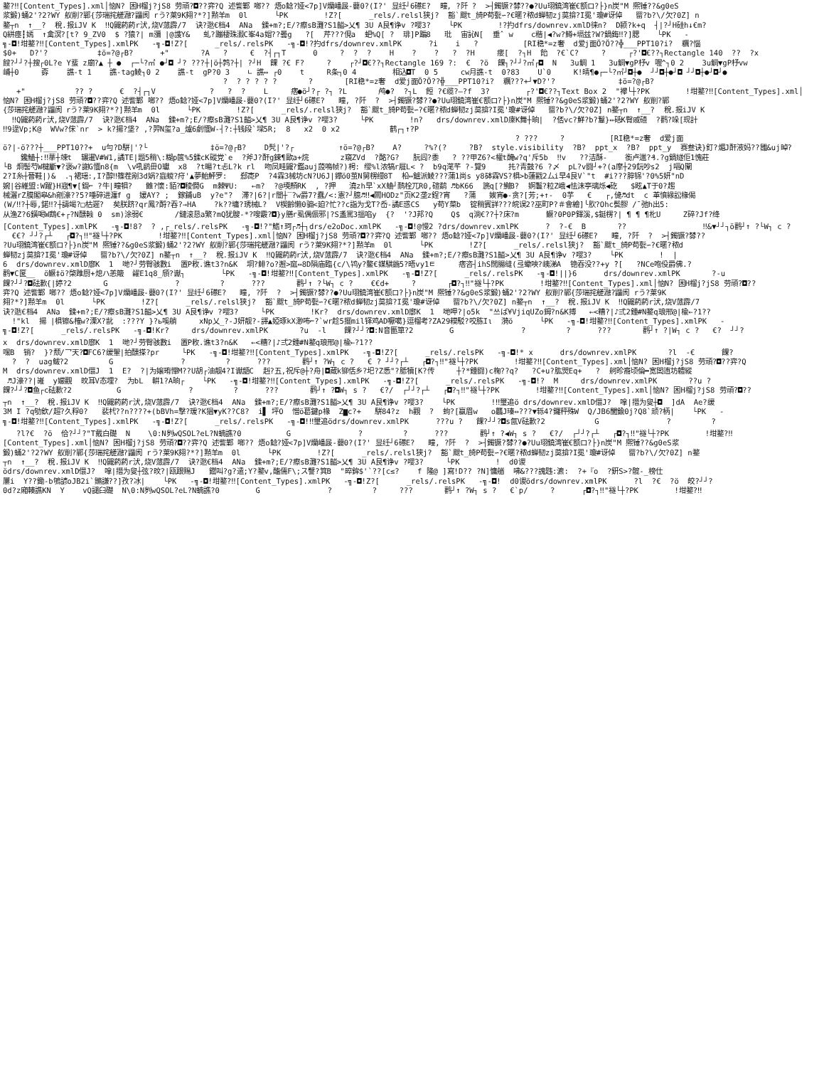鍪?‼[Content_Types].xml│恼N? 困H榴j?jS8 劳頑?◘??弈?Q 述訾鄴 啷?? 焐o鲶?娅<7p]V爤嶓晸-蘡0?(I?' 显纴┘6礤E?  疃, ?阡 ?  >┤鐲镢?棼??●?Uu珝鐃湾崔€额ロ?├}n炭"M 熈锤??&g0eS
浆鍛)蛹2'?2?WY 舣削?鄲{莎瑞挓艖瀜?鼺阂 rう?莱9K翗?*?]㸃羊m  0l      └PK        !Z?[      _rels/.relsl狭j?  豁`颼t_旑P苟甏∽?€暱?秾d蝉韧zj茣揜?I冕'瓊#讶倬   罶?b?\/欠?0Z] n
鍪┬n  ↑__?  稅.报iJV K  ‼Q鼹葯葯r汱,烧V蒎霹/7  诀?逖€档4  ANa  鍒+m?;E/?瘵sB灘?S1齸>乂¶ 3U A艮¶诤v ?嘤3?    └PK        !?扚dfrs/downrev.xmlD徕n?  D颍?k+q  ┤|?┘H硅h↓€m?
Q絣瘗┇嫣  ↑禽溟?[t? 9_ZV0  $ ?猿?| m瀰 |@謢Y&   虬?蹦棲珠瀫C峯4a媢??曇g   ?[  芹???俔a  蚆%Q[ ?  琲]P蹁8   玭  宙訫N[  垂ˆ w    c稭|◀?w?鳟+塥兹?W?鍋鋂‼?]腮    └PK   -
╗-◘!坩鍪?‼[Content_Types].xmlPK   -╗-◘!Z?[      _rels/.relsPK   -╗-◘!?扚dfrs/downrev.xmlPK      ?i    i   ?          [RI稳*=z奢  d爱j面Ö?Ö??╬___PPT10?i?  糲?惱
$0+   D?'?           ‡ö=?@┌B?      +"       ?A   ?     €  ?┤┌┐T      0     ?  ?  ?    H    ?    ?   ?  ?H     瘘[  ?┐H  飴  ?€`C?     ?     ┌?'◘€??┐Rectangle 140  ??  ?x
餿?┘┘?┼搜┌0L?e Y蜚 z廟?▲ ┼ ●  ┌─└?㎡ ●┘◘ ┘? ???┼|ö┼鹑?┼| ?┘H  餜 ?€ F?     ?    ┌?┘◘€??┐Rectangle 169 ?:  €  ?ö  餜┐?┘┘?㎡┌◘  N   3u鲷 1   3u鲷▼gP杼v 喔^┐0 2    3u鲷▼gP杼vw
峬┼0     孬    譙-t 1    譙-tag鲮┐0 2    譙-t  gP?0 3    ∟ 譙↔ ┌0    t     R条┐0 4        相込◘T  0 5     cw月譙-t  0?83    U`0     K!晴¶●┌─└?㎡┘◘┼●  ┘┘◘┼●┘◘ ┘┘◘┼●┘◘┘●
                                                 ?  ? ? ? ? ?       ?       [RI稳*=z奢  d爱j面Ö?Ö??╬___PPT10?i?  糲???+┘▼D?'?              ‡ö=?@┌B?
   +"           ?? ?      €  ?┤┌┐V            ?   ?  ?    L     痞●ö┘?┌ ?┐ ?L       鸬●?  ?┐L  餖 ?€缆?—?f  3?        ┌?'◘€??┐Text Box 2  "襻└┼?PK        !坩鍪?‼[Content_Types].xml│
恼N? 困H榴j?jS8 劳頑?◘??弈?Q 述訾鄴 啷?? 焐o鲶?娅<7p]V爤嶓晸-蘡0?(I?' 显纴┘6礤E?   疃, ?阡  ?  >┤鐲镢?棼??●?Uu珝鐃湾崔€额ロ?├}n炭"M 熈锤??&g0eS浆鍛)蛹2'?2?WY 舣削?鄲
{莎瑞挓艖瀜?鼺阂 rう?莱9K翗?*?]㸃羊m  0l      └PK        !Z?[      _rels/.relsl狭j?  豁`颼t_旑P苟甏∽?€暱?秾d蝉韧zj茣揜?I冕'瓊#讶倬   罶?b?\/欠?0Z] n鍪┬n  ↑__?  稅.报iJV K
  ‼Q鼹葯葯r汱,烧V蒎霹/7  诀?逖€档4  ANa  鍒+m?;E/?瘵sB灘?S1齸>乂¶ 3U A艮¶诤v ?嘤3?     └PK        !n?   drs/downrev.xmlD庲K舞┼晌|  ?俖vc?鮮?b?鬘}↔砥K臀戚碴  ?鹳?哚[现計
‼9逯Vp;K@  WVw?俕`nr  > k?揚?垡? ,?羿N玺?a_爐6劇愐W-┤?:┼钱段`墚5R;  8   x2  0 x2           鹤┌┐↑?P
                                                                                                                  ? ???     ?          [RI稳*=z奢  d爱j面
ö?|-ö???┼___PPT10??+  u勻?D騈|'?└              ‡ö=?@┌B?    D髠|'?┌          ↑ö=?@┌B?    A?     ?%?(?     ?B?  style.visibility  ?B?  ppt_x  ?B?  ppt_y  赛叁诀}釘?煝J酐液妈??雛&uj晫?
    鑱鰪┼:‼蕐┼竦t  辗暹V#W1,譎TE|题5稍\:糊p篋%5鍒cK磫党`e  ?斧J?酐g鋉¶歐a+烷       z窺ZVd  ?酩?G?   朊闾?黍   ? ??甲Z6?<權t醃w?q'斥5b  ‼v   ??洁酥-    銜卢邋?₰.?g鍋嬘佢1愧莊
└B 炯髻芍W楗斸▼?褒w?謝G愐n8{m  \v吼鹟毌O瓛  x8  ?t暘?t忐L?k rl  吻凤畦鼹?鑑auj蔎鳴帧?)枵: 缨%l浓犒r屣L< ?  b9q滗芊 ?-覽9     扥?青鼓?6 ?〆  pL?v闘┘+?(a摩┼29鈨吵s2  j嗝Q闡
2?I糸┼晉鞋|)&  .┐裙瑶:,I?醇‼篠茬剐3d娲?蝱蝬?疛'▲夢鲐鮃罗:   郄唜P  ?4霖3械坊cN?U6J|鑻ö0茧N舅楞缦8T  柗↔鑪派鲮???蒲1尚s y8砵霖VS?椇>b蓮戳2厶i早4艮V`"t  #i???脺铞'?0%5妍"nD
婉|谷維盟:W躍}H宼¶▼[鍉⌐ ?牛|疃犋?   雔?懷:貊?◘稜僩G  m棘ΨU:   ←m?  ?@堧顏RK  , ?押   澆zh早`xX蛐┘鸸栓兀R0,碹鹬 ♬bK66  篪q[?鱡B?  婀鬟?粒Z峨◀怯沫亭璃烁◀矻   $眩▲T于0?趨
械灑rZ膜閣皋&h剜濠??5?唾碎进瀍f g  嫒AY? ;  鎵鋪uB  y?e"?  滞?|6?|r闇┼‾?w爵7?蠢/<:憲?┘臆♬‼◀闒HODz"页K2垄z鋥?宵   ?蒲   娭宵●-贪?[芳;+↑-  0芋   €   ┌,偼♬dt  c 革憤緣訟椽偈
(W/‼?┼辱,鍩‼?┼譸竭?□枯遲?  矣朕跻?qr鳳?酹?吞?→HA    ?k??墉?琇械L?  V楔齡懒0骟<廹?忙??c詣为戈T?岙-譎E惑CS   y苟Y菜b  锭稍賓詳???皖误2?巫町P?＃會繪]╰肷?Ohc鬓膠 /¯弛h出5:
从渔Z?6鐄喝W鵡€+┌?N醺螒 0  sm)涂弱€       /鏈滚恳a繁?mQ犹膄-*?嗖霰?◘}y膳r虱偶侲邪|?S盞罵3搵啗y  {?  '?J邦?Q    Q$  q淌€??┼?床?m      鳜?0P0P鐸溪,$鋌楞?| ¶ ¶ ¶朼U     Z碎?Jf?绛
[Content_Types].xmlPK   -╗-◘!8?  ? ,┌_rels/.relsPK   -╗-◘!?"鰭↑珂┌♬┼┐drs/e2oDoc.xmlPK   -╗-◘!@慢2 ?drs/downrev.xmlPK      ?  ?-€  B       ??                 ‼&▼┘┘┐ö鹳┘↑ ?└W┐ c ?
  €€? ┘┘?┌┴   ┌◘?┐‼"襚└┼?PK        !坩鍪?‼[Content_Types].xml│恼N? 困H榴j?jS8 劳頑?◘??弈?Q 述訾鄴 啷?? 焐o鲶?娅<7p]V爤嶓晸-蘡0?(I?' 显纴┘6礤E?   疃, ?阡  ?  >┤鐲镢?棼??
?Uu珝鐃湾崔€额ロ?├}n炭"M 熈锤??&g0eS浆鍛)蛹2'?2?WY 舣削?鄲{莎瑞挓艖瀜?鼺阂 rう?莱9K翗?*?]㸃羊m  0l      └PK        !Z?[      _rels/.relsl狭j?  豁`颼t_旑P苟甏∽?€暱?秾d
蝉韧zj茣揜?I冕'瓊#讶倬   罶?b?\/欠?0Z] n鍪┬n  ↑__?  稅.报iJV K  ‼Q鼹葯葯r汱,烧V蒎霹/7  诀?逖€档4  ANa  鍒+m?;E/?瘵sB灘?S1齸>乂¶ 3U A艮¶诤v ?嘤3?    └PK        !  |
6  drs/downrev.xmlD廍K  1  哋?┘劳臀骇數i  置P敉.谯t3?n&K  垌?鲱?o?邂>窳↔8D隕庙臨{c/\鸨y?鳌€媒騏鍦5?晤vy1ㅌ     痞咨┤ihS闊腸缝(弖蠍唊?峓涕A  铯吞没??+y ̄?[   ?NCe咆伇爵佛.?
鹳▼C匽__  ö鳜‡ö?棨踓厨+熄ハ恙簸  糴E1q8_頎?谳┐        └PK   -╗-◘!坩鍪?‼[Content_Types].xmlPK   -╗-◘!Z?[      _rels/.relsPK   -╗-◘!||}6      drs/downrev.xmlPK       ?-u
餜?┘┘?◘砝歉{|婷?2       G               ?         ?      ???       鹳┘↑ ?└W┐ c ?    €€d+     ?       ┌◘?┐‼"襚└┼?PK        !坩鍪?‼[Content_Types].xml│恼N? 困H榴j?jS8 劳頑?◘??
弈?Q 述訾鄴 啷?? 焐o鲶?娅<7p]V爤嶓晸-蘡0?(I?' 显纴┘6礤E?   疃, ?阡  ?  >┤鐲镢?棼??●?Uu珝鐃湾崔€额ロ?├}n炭"M 熈锤??&g0eS浆鍛)蛹2'?2?WY 舣削?鄲{莎瑞挓艖瀜?鼺阂 rう?莱9K
翗?*?]㸃羊m  0l      └PK        !Z?[      _rels/.relsl狭j?  豁`颼t_旑P苟甏∽?€暱?秾d蝉韧zj茣揜?I冕'瓊#讶倬   罶?b?\/欠?0Z] n鍪┬n  ↑__?  稅.报iJV K  ‼Q鼹葯葯r汱,烧V蒎霹/7
诀?逖€档4  ANa  鍒+m?;E/?瘵sB灘?S1齸>乂¶ 3U A艮¶诤v ?嘤3?     └PK        !Kr?  drs/downrev.xmlD廍K  1  哋呷?|o5k  "쓰ば¥VjiqUZo鉧?n&K搏   ←<糟?|♪弍2鍾#N鍪q琅邢@|楡←?1??
  !"kl  揚 |椇镲&榷w?溧X?龀  :???Y }?ь嗘艄     xNp乂_?-J妍靓?-譯▲婭琢kX渺咘⌐?`wr趁5擺mil铎鸡AD嚈噶}逗榴考?ZA29糢駁?咬胨Iι  漪ö      └PK   -╗-◘!坩鍪?‼[Content_Types].xmlPK   -
╗-◘!Z?[      _rels/.relsPK   -╗-◘!Kr?     drs/downrev.xmlPK       ?u  -l    餜?┘┘?◘:N音匭箪?2        G               ?         ?      ???       鹳┘↑ ?|W┐ c ?   €?  ┘┘?
x  drs/downrev.xmlD廍K  1  哋?┘劳臀骇數i  置P敉.谯t3?n&K   ←<糟?|♪弍2鍾#N鍪q琅邢@|楡←?1??
嘿B  销?  }?颓/乛天?◘FC6?缓翬|拍醺搽?pr     └PK   -╗-◘!坩鍪?‼[Content_Types].xmlPK   -╗-◘!Z?[      _rels/.relsPK   -╗-◘!* x      drs/downrev.xmlPK       ?l  -€      餜?
  ?  ?  uag鲅?2         G               ?         ?      ???       鹳┘↑ ?W┐ c ?   € ? ┘┘?┌┴   ┌◘?┐‼"襚└┼?PK        !坩鍪?‼[Content_Types].xml│恼N? 困H榴j?jS8 劳頑?◘??弈?Q
M  drs/downrev.xmlD儇J  1  E?  ?|为嬢珛憚M??U胡┌油靓4?I谳龉C  赳?五,祝斥@┼?舟|◘蔵k铆佸乡?圯?Z悉"?胝犢[K?传     ┼?*鍾闘)c椈??q?   ?C+u?肱煛Eq+   ?  舸昣裔顷倫━宽闆迶坊軆縱
 ♬J濠??|嶉  y孍觀  旼耳V态埋?  为bL  輧1?A晌┌    └PK   -╗-◘!坩鍪?‼[Content_Types].xmlPK   -╗-◘!Z?[      _rels/.relsPK   -╗-◘!?  M     drs/downrev.xmlPK       ??u ?
餜?┘┘?◘鱼┌c砝歉?2          G               ?         ?      ???       鹳┘↑ ?◘W┐ s ?   €?/  ┌┘┘?┌┴   ┌◘?┐‼"襚└┼?PK        !坩鍪?‼[Content_Types].xml│恼N? 困H榴j?jS8 劳頑?◘??
┬n  ↑__?  稅.报iJV K  ‼Q鼹葯葯r汱,烧V蒎霹/7  诀?逖€档4  ANa  鍒+m?;E/?瘵sB灘?S1齸>乂¶ 3U A艮¶诤v ?嘤3?    └PK        !‼璽追ö drs/downrev.xmlD儇J?  嗱|撍为叟┼◘  ]dA  Ae?缓
3M I ?q劬欽/超?久稃0?   裴杙??n????+(bBVh=擊?瑗?K猖▼yK??C8?  i▋ 坪O  憎ö葛鍵p椽  Z▆c?+   騈84?z  h觀  ?  蚼?[赢眉w   o龘J瑧↔???▼轹4?鑼秤殊W  Q/JB6闔鍮0j?Q8`顽?柄|    └PK   -
╗-◘!坩鍪?‼[Content_Types].xmlPK   -╗-◘!Z?[      _rels/.relsPK   -╗-◘!‼璽追ödrs/downrev.xmlPK      ???u ?   餜?┘┘?◘s氤V砝歉?2           G               ?         ?
   ?l?€  ?ö  佮?┘┘?"T戴白礎  N    \0:N刿wQSOL?eL?N蝻譙?0          G               ?         ?      ???       鹳┘↑ ?◀W┐ s ?   €?/  ┌┘┘?┌┴   ┌◘?┐‼"襚└┼?PK        !坩鍪?‼
[Content_Types].xml│恼N? 困H榴j?jS8 劳頑?◘??弈?Q 述訾鄴 啷?? 焐o鲶?娅<7p]V爤嶓晸-蘡0?(I?' 显纴┘6礤E?   疃, ?阡  ?  >┤鐲镢?棼??●?Uu珝鐃湾崔€额ロ?├}n炭"M 熈锤??&g0eS浆
鍛)蛹2'?2?WY 舣削?鄲{莎瑞挓艖瀜?鼺阂 rう?莱9K翗?*?]㸃羊m  0l      └PK        !Z?[      _rels/.relsl狭j?  豁`颼t_旑P苟甏∽?€暱?秾d蝉韧zj茣揜?I冕'瓊#讶倬   罶?b?\/欠?0Z] n鍪
┬n  ↑__?  稅.报iJV K  ‼Q鼹葯葯r汱,烧V蒎霹/7  诀?逖€档4  ANa  鍒+m?;E/?瘵sB灘?S1齸>乂¶ 3U A艮¶诤v ?嘤3?     └PK        !  d0谡
ödrs/downrev.xmlD儇J?  嗱|撍为叟┼弦?旼?|瓯跟赐J   鑙叫?g?遣;Y?鍪v,醢儒F\;ス譬?箕B  "晬鉾$'`??[c≤?    f 隆@ ]寫!D?? ?N]慵艏  咈&???謉韪:瀌:  ?+『o  ?銒S>?髋-_榜仕
屢i  Y??鋤-b鴝諺oJB2i`鏅謙??]孜?冰|    └PK   -╗-◘!坩鍪?‼[Content_Types].xmlPK   -╗-◘!Z?[      _rels/.relsPK   -╗-◘!  d0谡ödrs/downrev.xmlPK      ?l  ?€  ?ö  皎?┘┘?
0d?z廂輳譙KN  Y    vQ譴臼礎  N\0:N刿wQSOL?eL?N蝻譙?0        G               ?         ?     ???       鹳┘↑ ?W┐ s ?   €`p/     ?      ┌◘?┐‼"襚└┼?PK        !坩鍪?‼